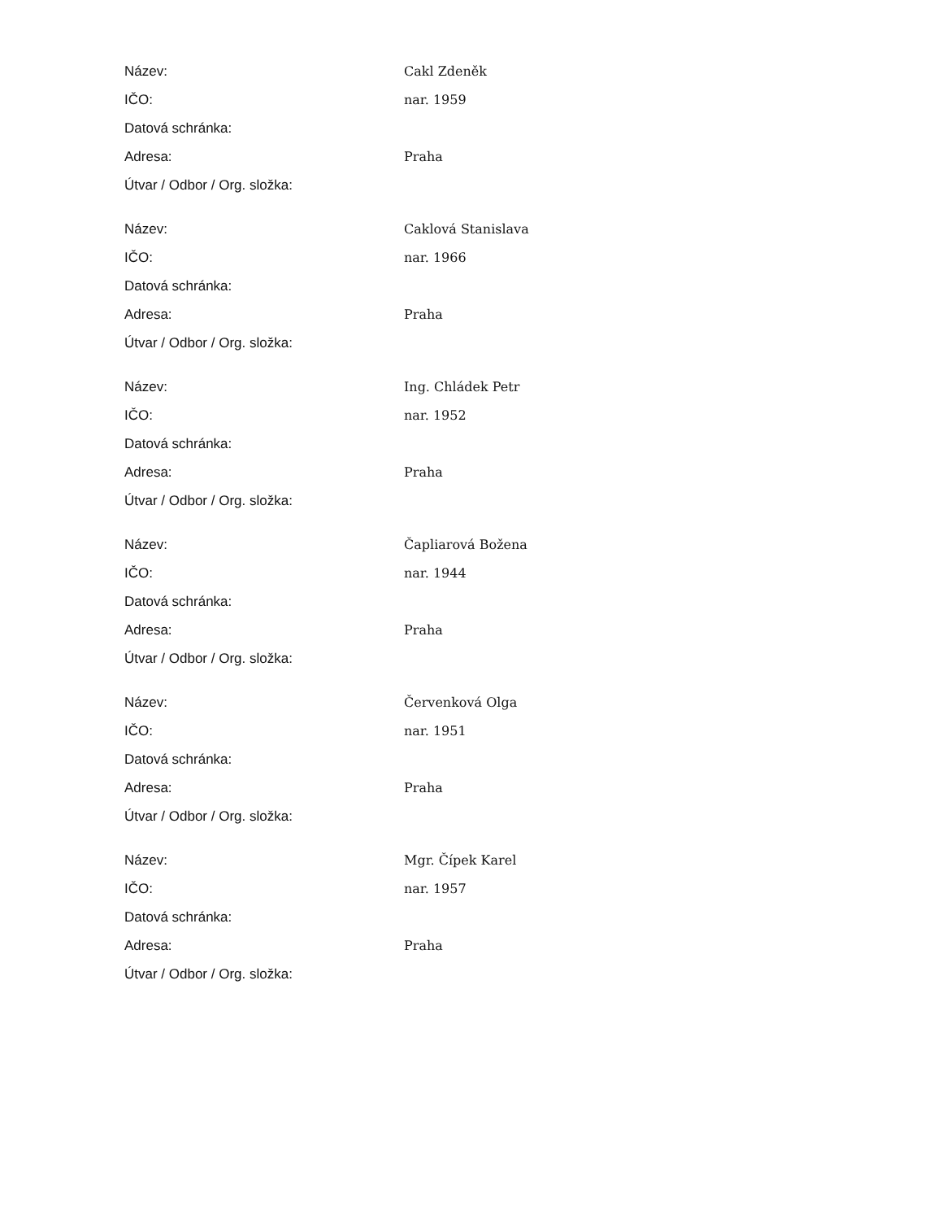| Název: | Cakl Zdeněk |
| IČO: | nar. 1959 |
| Datová schránka: | |
| Adresa: | Praha |
| Útvar / Odbor / Org. složka: | |
| Název: | Caklová Stanislava |
| IČO: | nar. 1966 |
| Datová schránka: | |
| Adresa: | Praha |
| Útvar / Odbor / Org. složka: | |
| Název: | Ing. Chládek Petr |
| IČO: | nar. 1952 |
| Datová schránka: | |
| Adresa: | Praha |
| Útvar / Odbor / Org. složka: | |
| Název: | Čapliarová Božena |
| IČO: | nar. 1944 |
| Datová schránka: | |
| Adresa: | Praha |
| Útvar / Odbor / Org. složka: | |
| Název: | Červenková Olga |
| IČO: | nar. 1951 |
| Datová schránka: | |
| Adresa: | Praha |
| Útvar / Odbor / Org. složka: | |
| Název: | Mgr. Čípek Karel |
| IČO: | nar. 1957 |
| Datová schránka: | |
| Adresa: | Praha |
| Útvar / Odbor / Org. složka: | |